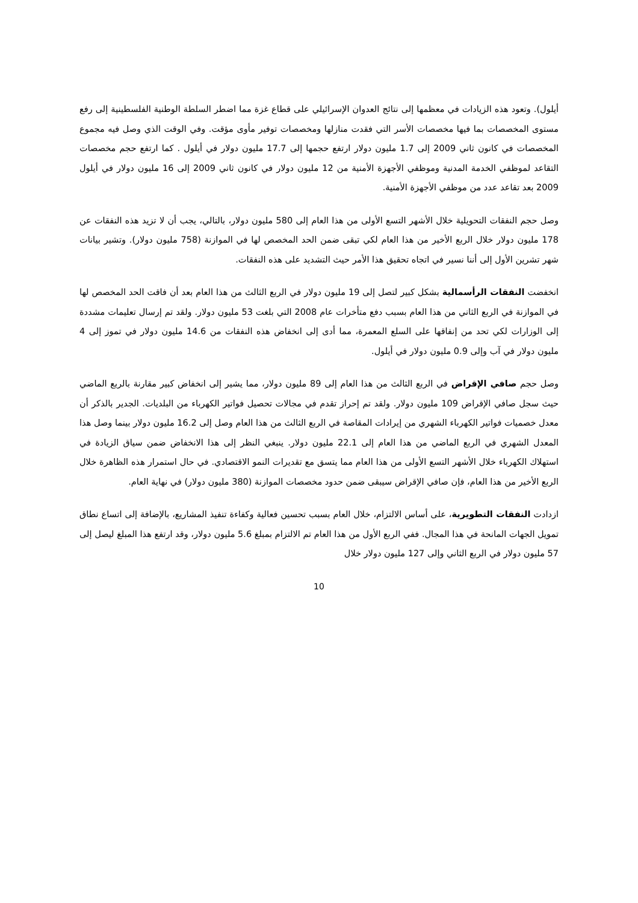أيلول). وتعود هذه الزيادات في معظمها إلى نتائج العدوان الإسرائيلي على قطاع غزة مما اضطر السلطة الوطنية الفلسطينية إلى رفع مستوى المخصصات بما فيها مخصصات الأسر التي فقدت منازلها ومخصصات توفير مأوى مؤقت. وفي الوقت الذي وصل فيه مجموع المخصصات في كانون ثاني 2009 إلى 1.7 مليون دولار ارتفع حجمها إلى 17.7 مليون دولار في أيلول . كما ارتفع حجم مخصصات التقاعد لموظفي الخدمة المدنية وموظفي الأجهزة الأمنية من 12 مليون دولار في كانون ثاني 2009 إلى 16 مليون دولار في أيلول 2009 بعد تقاعد عدد من موظفي الأجهزة الأمنية.
وصل حجم النفقات التحويلية خلال الأشهر التسع الأولى من هذا العام إلى 580 مليون دولار، بالتالي، يجب أن لا تزيد هذه النفقات عن 178 مليون دولار خلال الربع الأخير من هذا العام لكي تبقى ضمن الحد المخصص لها في الموازنة (758 مليون دولار). وتشير بيانات شهر تشرين الأول إلى أننا نسير في اتجاه تحقيق هذا الأمر حيث التشديد على هذه النفقات.
انخفضت النفقات الرأسمالية بشكل كبير لتصل إلى 19 مليون دولار في الربع الثالث من هذا العام بعد أن فاقت الحد المخصص لها في الموازنة في الربع الثاني من هذا العام بسبب دفع متأخرات عام 2008 التي بلغت 53 مليون دولار. ولقد تم إرسال تعليمات مشددة إلى الوزارات لكي تحد من إنفاقها على السلع المعمرة، مما أدى إلى انخفاض هذه النفقات من 14.6 مليون دولار في تموز إلى 4 مليون دولار في آب وإلى 0.9 مليون دولار في أيلول.
وصل حجم صافي الإقراض في الربع الثالث من هذا العام إلى 89 مليون دولار، مما يشير إلى انخفاض كبير مقارنة بالربع الماضي حيث سجل صافي الإقراض 109 مليون دولار. ولقد تم إحراز تقدم في مجالات تحصيل فواتير الكهرباء من البلديات. الجدير بالذكر أن معدل خصميات فواتير الكهرباء الشهري من إيرادات المقاصة في الربع الثالث من هذا العام وصل إلى 16.2 مليون دولار بينما وصل هذا المعدل الشهري في الربع الماضي من هذا العام إلى 22.1 مليون دولار. ينبغي النظر إلى هذا الانخفاض ضمن سياق الزيادة في استهلاك الكهرباء خلال الأشهر التسع الأولى من هذا العام مما يتسق مع تقديرات النمو الاقتصادي. في حال استمرار هذه الظاهرة خلال الربع الأخير من هذا العام، فإن صافي الإقراض سيبقى ضمن حدود مخصصات الموازنة (380 مليون دولار) في نهاية العام.
ازدادت النفقات التطويرية، على أساس الالتزام، خلال العام بسبب تحسين فعالية وكفاءة تنفيذ المشاريع، بالإضافة إلى اتساع نطاق تمويل الجهات المانحة في هذا المجال. ففي الربع الأول من هذا العام تم الالتزام بمبلغ 5.6 مليون دولار، وقد ارتفع هذا المبلغ ليصل إلى 57 مليون دولار في الربع الثاني وإلى 127 مليون دولار خلال
10